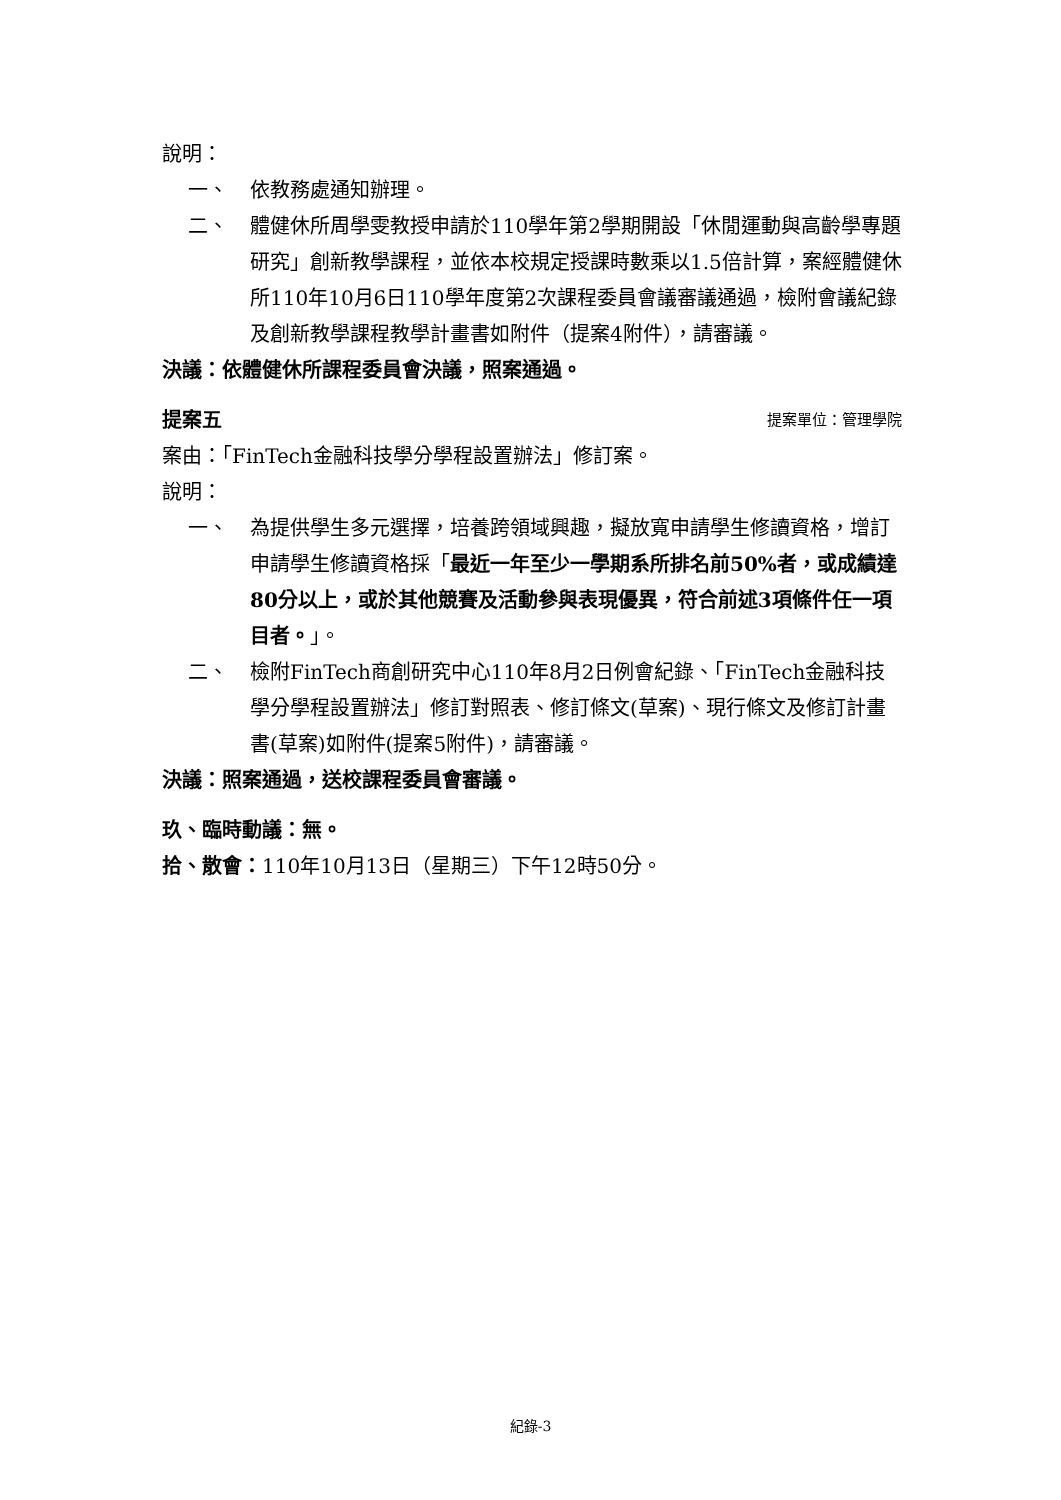說明：
一、 依教務處通知辦理。
二、 體健休所周學雯教授申請於110學年第2學期開設「休閒運動與高齡學專題研究」創新教學課程，並依本校規定授課時數乘以1.5倍計算，案經體健休所110年10月6日110學年度第2次課程委員會議審議通過，檢附會議紀錄及創新教學課程教學計畫書如附件（提案4附件），請審議。
決議：依體健休所課程委員會決議，照案通過。
提案五 提案單位：管理學院
案由：「FinTech金融科技學分學程設置辦法」修訂案。
說明：
一、 為提供學生多元選擇，培養跨領域興趣，擬放寬申請學生修讀資格，增訂申請學生修讀資格採「最近一年至少一學期系所排名前50%者，或成績達80分以上，或於其他競賽及活動參與表現優異，符合前述3項條件任一項目者。」。
二、 檢附FinTech商創研究中心110年8月2日例會紀錄、「FinTech金融科技學分學程設置辦法」修訂對照表、修訂條文(草案)、現行條文及修訂計畫書(草案)如附件(提案5附件)，請審議。
決議：照案通過，送校課程委員會審議。
玖、臨時動議：無。
拾、散會：110年10月13日（星期三）下午12時50分。
紀錄-3